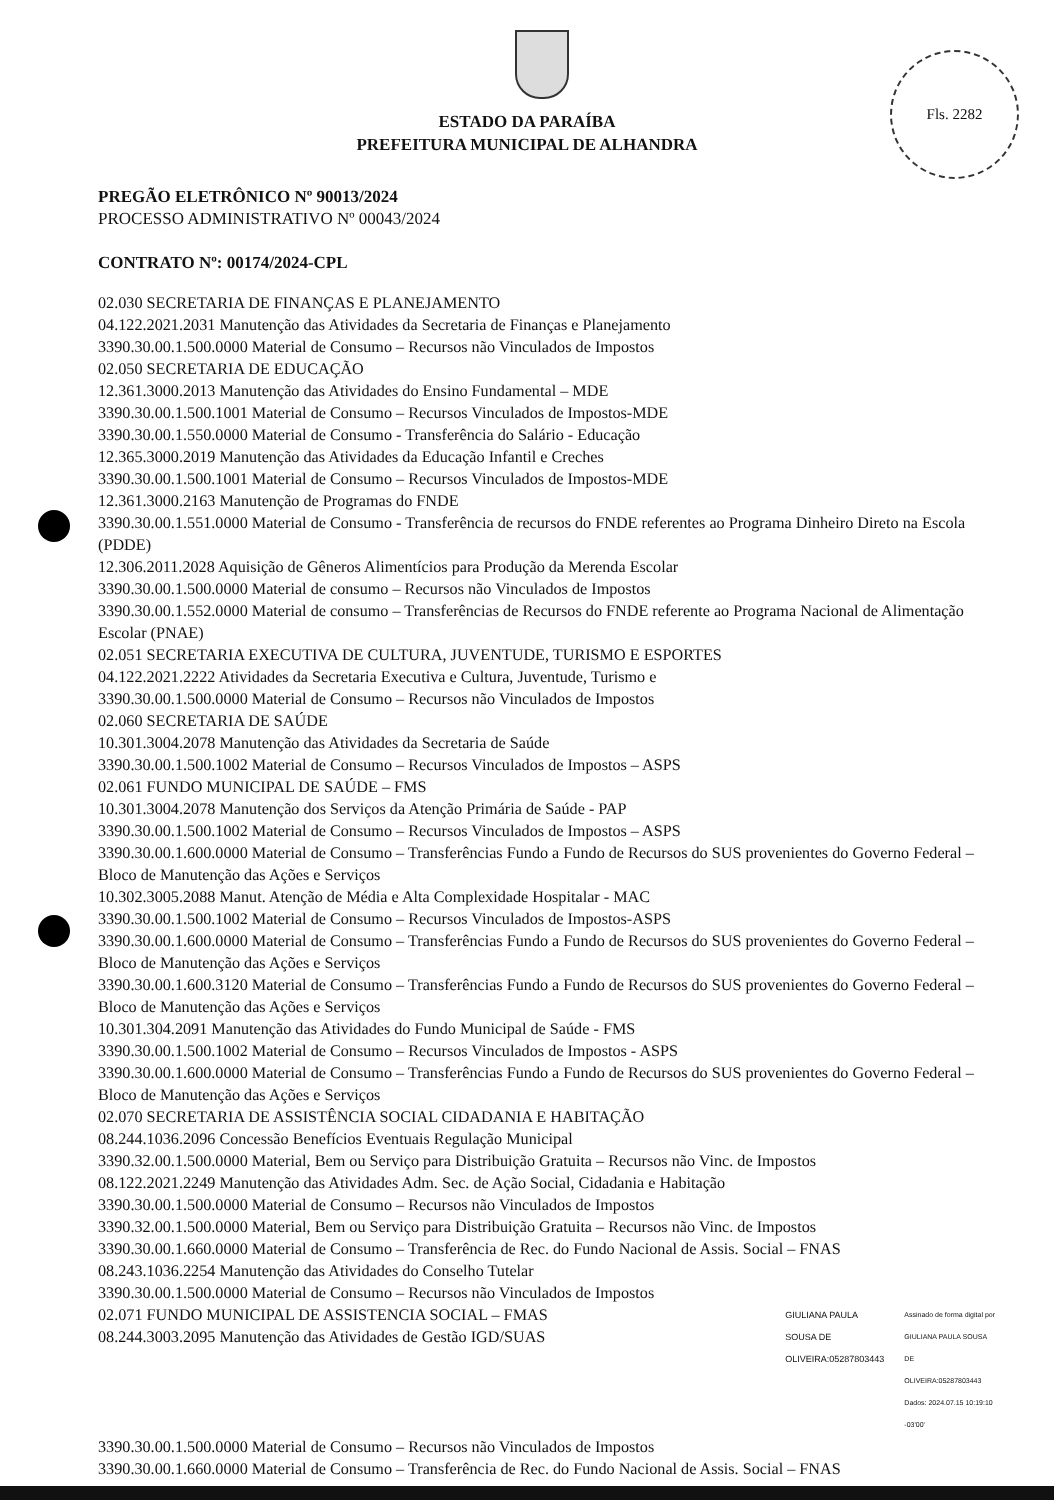Fls. 2282
ESTADO DA PARAÍBA
PREFEITURA MUNICIPAL DE ALHANDRA
PREGÃO ELETRÔNICO Nº 90013/2024
PROCESSO ADMINISTRATIVO Nº 00043/2024
CONTRATO Nº: 00174/2024-CPL
02.030 SECRETARIA DE FINANÇAS E PLANEJAMENTO
04.122.2021.2031 Manutenção das Atividades da Secretaria de Finanças e Planejamento
3390.30.00.1.500.0000 Material de Consumo – Recursos não Vinculados de Impostos
02.050 SECRETARIA DE EDUCAÇÃO
12.361.3000.2013 Manutenção das Atividades do Ensino Fundamental – MDE
3390.30.00.1.500.1001 Material de Consumo – Recursos Vinculados de Impostos-MDE
3390.30.00.1.550.0000 Material de Consumo - Transferência do Salário - Educação
12.365.3000.2019 Manutenção das Atividades da Educação Infantil e Creches
3390.30.00.1.500.1001 Material de Consumo – Recursos Vinculados de Impostos-MDE
12.361.3000.2163 Manutenção de Programas do FNDE
3390.30.00.1.551.0000 Material de Consumo - Transferência de recursos do FNDE referentes ao Programa Dinheiro Direto na Escola (PDDE)
12.306.2011.2028 Aquisição de Gêneros Alimentícios para Produção da Merenda Escolar
3390.30.00.1.500.0000 Material de consumo – Recursos não Vinculados de Impostos
3390.30.00.1.552.0000 Material de consumo – Transferências de Recursos do FNDE referente ao Programa Nacional de Alimentação Escolar (PNAE)
02.051 SECRETARIA EXECUTIVA DE CULTURA, JUVENTUDE, TURISMO E ESPORTES
04.122.2021.2222 Atividades da Secretaria Executiva e Cultura, Juventude, Turismo e
3390.30.00.1.500.0000 Material de Consumo – Recursos não Vinculados de Impostos
02.060 SECRETARIA DE SAÚDE
10.301.3004.2078 Manutenção das Atividades da Secretaria de Saúde
3390.30.00.1.500.1002 Material de Consumo – Recursos Vinculados de Impostos – ASPS
02.061 FUNDO MUNICIPAL DE SAÚDE – FMS
10.301.3004.2078 Manutenção dos Serviços da Atenção Primária de Saúde - PAP
3390.30.00.1.500.1002 Material de Consumo – Recursos Vinculados de Impostos – ASPS
3390.30.00.1.600.0000 Material de Consumo – Transferências Fundo a Fundo de Recursos do SUS provenientes do Governo Federal – Bloco de Manutenção das Ações e Serviços
10.302.3005.2088 Manut. Atenção de Média e Alta Complexidade Hospitalar - MAC
3390.30.00.1.500.1002 Material de Consumo – Recursos Vinculados de Impostos-ASPS
3390.30.00.1.600.0000 Material de Consumo – Transferências Fundo a Fundo de Recursos do SUS provenientes do Governo Federal – Bloco de Manutenção das Ações e Serviços
3390.30.00.1.600.3120 Material de Consumo – Transferências Fundo a Fundo de Recursos do SUS provenientes do Governo Federal – Bloco de Manutenção das Ações e Serviços
10.301.304.2091 Manutenção das Atividades do Fundo Municipal de Saúde - FMS
3390.30.00.1.500.1002 Material de Consumo – Recursos Vinculados de Impostos - ASPS
3390.30.00.1.600.0000 Material de Consumo – Transferências Fundo a Fundo de Recursos do SUS provenientes do Governo Federal – Bloco de Manutenção das Ações e Serviços
02.070 SECRETARIA DE ASSISTÊNCIA SOCIAL CIDADANIA E HABITAÇÃO
08.244.1036.2096 Concessão Benefícios Eventuais Regulação Municipal
3390.32.00.1.500.0000 Material, Bem ou Serviço para Distribuição Gratuita – Recursos não Vinc. de Impostos
08.122.2021.2249 Manutenção das Atividades Adm. Sec. de Ação Social, Cidadania e Habitação
3390.30.00.1.500.0000 Material de Consumo – Recursos não Vinculados de Impostos
3390.32.00.1.500.0000 Material, Bem ou Serviço para Distribuição Gratuita – Recursos não Vinc. de Impostos
3390.30.00.1.660.0000 Material de Consumo – Transferência de Rec. do Fundo Nacional de Assis. Social – FNAS
08.243.1036.2254 Manutenção das Atividades do Conselho Tutelar
3390.30.00.1.500.0000 Material de Consumo – Recursos não Vinculados de Impostos
02.071 FUNDO MUNICIPAL DE ASSISTENCIA SOCIAL – FMAS
08.244.3003.2095 Manutenção das Atividades de Gestão IGD/SUAS
GIULIANA PAULA
SOUSA DE
OLIVEIRA:05287803443
Assinado de forma digital por
GIULIANA PAULA SOUSA DE
OLIVEIRA:05287803443
Dados: 2024.07.15 10:19:10
-03'00'
3390.30.00.1.500.0000 Material de Consumo – Recursos não Vinculados de Impostos
3390.30.00.1.660.0000 Material de Consumo – Transferência de Rec. do Fundo Nacional de Assis. Social – FNAS